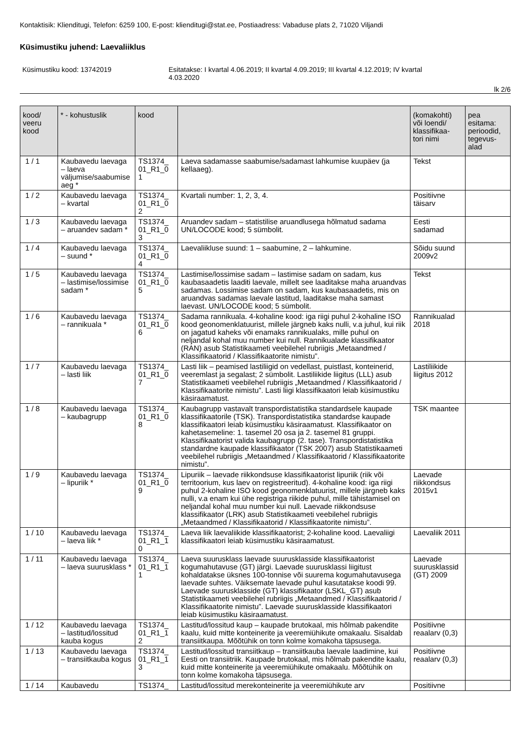Kontaktisik: Klienditugi, Telefon: 6259 100, E-post: klienditugi@stat.ee, Postiaadress: Vabaduse plats 2, 71020 Viljandi
Küsimustiku juhend: Laevaliiklus
Küsimustiku kood: 13742019 Esitatakse: I kvartal 4.06.2019; II kvartal 4.09.2019; III kvartal 4.12.2019; IV kvartal
4.03.2020
lk 2/6
| kood/ veeru kood | * - kohustuslik | kood | | (komakohti) või loendi/ klassifikaa- tori nimi | pea esitama: perioodid, tegevus- alad |
| --- | --- | --- | --- | --- | --- |
| 1 / 1 | Kaubavedu laeva­ga – laeva väljumise/saabumise aeg * | TS1374_ 01_R1_0 1 | Laeva sadamasse saabumise/sadamast lahkumise kuupäev (ja kellaaeg). | Tekst | |
| 1 / 2 | Kaubavedu laevaga – kvartal | TS1374_ 01_R1_0 2 | Kvartali number: 1, 2, 3, 4. | Positiivne täisarv | |
| 1 / 3 | Kaubavedu laevaga – aruandev sadam * | TS1374_ 01_R1_0 3 | Aruandev sadam – statistilise aruandlusega hõlmatud sadama UN/LOCODE kood; 5 sümbolit. | Eesti sadamad | |
| 1 / 4 | Kaubavedu laevaga – suund * | TS1374_ 01_R1_0 4 | Laevaliikluse suund: 1 – saabumine, 2 – lahkumine. | Sõidu suund 2009v2 | |
| 1 / 5 | Kaubavedu laevaga – lastimise/lossimise sadam * | TS1374_ 01_R1_0 5 | Lastimise/lossimise sadam – lastimise sadam on sadam, kus kaubasaadetis laaditi laevale, millelt see laaditakse maha aruandvas sadamas. Lossimise sadam on sadam, kus kaubasaadetis, mis on aruandvas sadamas laevale lastitud, laaditakse maha samast laevast. UN/LOCODE kood; 5 sümbolit. | Tekst | |
| 1 / 6 | Kaubavedu laevaga – rannikuala * | TS1374_ 01_R1_0 6 | Sadama rannikuala. 4-kohaline kood: iga riigi puhul 2-kohaline ISO kood geonomenklatuurist, millele järgneb kaks nulli, v.a juhul, kui riik on jagatud kaheks või enamaks rannikualaks, mille puhul on neljandal kohal muu number kui null. Rannikualade klassifikaator (RAN) asub Statistikaameti veebilehel rubriigis „Metaandmed / Klassifikaatorid / Klassifikaatorite nimistu”. | Rannikualad 2018 | |
| 1 / 7 | Kaubavedu laevaga – lasti liik | TS1374_ 01_R1_0 7 | Lasti liik – peamised lastiliigid on vedellast, puistlast, konteinerid, veeremlast ja segalast; 2 sümbolit. Lastiliikide liigitus (LLL) asub Statistikaameti veebilehel rubriigis „Metaandmed / Klassifikaatorid / Klassifikaatorite nimistu”. Lasti liigi klassifikaatori leiab küsimustiku käsiraamatust. | Lastiliikide liigitus 2012 | |
| 1 / 8 | Kaubavedu laevaga – kaubagrupp | TS1374_ 01_R1_0 8 | Kaubagrupp vastavalt transpordistatistika standardsele kaupade klassifikaatorile (TSK). Transpordistatistika standardse kaupade klassifikaatori leiab küsimustiku käsiraamatust. Klassifikaator on kahetasemeline: 1. tasemel 20 osa ja 2. tasemel 81 gruppi. Klassifikaatorist valida kaubagrupp (2. tase). Transpordistatistika standardne kaupade klassifikaator (TSK 2007) asub Statistikaameti veebilehel rubriigis „Metaandmed / Klassifikaatorid / Klassifikaatorite nimistu”. | TSK maantee | |
| 1 / 9 | Kaubavedu laevaga – lipuriik * | TS1374_ 01_R1_0 9 | Lipuriik – laevade riikkondsuse klassifikaatorist lipuriik (riik või territoorium, kus laev on registreeritud). 4-kohaline kood: iga riigi puhul 2-kohaline ISO kood geonomenklatuurist, millele järgneb kaks nulli, v.a enam kui ühe registriga riikide puhul, mille tähistamisel on neljandal kohal muu number kui null. Laevade riikkondsuse klassifikaator (LRK) asub Statistikaameti veebilehel rubriigis „Metaandmed / Klassifikaatorid / Klassifikaatorite nimistu”. | Laevade riikkondsus 2015v1 | |
| 1 / 10 | Kaubavedu laevaga – laeva liik * | TS1374_ 01_R1_1 0 | Laeva liik laevaliikide klassifikaatorist; 2-kohaline kood. Laevaliigi klassifikaatori leiab küsimustiku käsiraamatust. | Laevaliik 2011 | |
| 1 / 11 | Kaubavedu laevaga – laeva suurusklass * | TS1374_ 01_R1_1 1 | Laeva suurusklass laevade suurusklasside klassifikaatorist kogumahutavuse (GT) järgi. Laevade suurusklassi liigitust kohaldatakse üksnes 100-tonnise või suurema kogumahutavusega laevade suhtes. Väiksemate laevade puhul kasutatakse koodi 99. Laevade suurusklasside (GT) klassifikaator (LSKL_GT) asub Statistikaameti veebilehel rubriigis „Metaandmed / Klassifikaatorid / Klassifikaatorite nimistu”. Laevade suurusklasside klassifikaatori leiab küsimustiku käsiraamatust. | Laevade suurusklassid (GT) 2009 | |
| 1 / 12 | Kaubavedu laevaga – lastitud/lossitud kauba kogus | TS1374_ 01_R1_1 2 | Lastitud/lossitud kaup – kaupade brutokaal, mis hõlmab pakendite kaalu, kuid mitte konteinerite ja veeremiühikute omakaalu. Sisaldab transiitkaupa. Mõõtühik on tonn kolme komakoha täpsusega. | Positiivne reaalarv (0,3) | |
| 1 / 13 | Kaubavedu laevaga – transiitkauba kogus | TS1374_ 01_R1_1 3 | Lastitud/lossitud transiitkaup – transiitkauba laevale laadimine, kui Eesti on transiitriik. Kaupade brutokaal, mis hõlmab pakendite kaalu, kuid mitte konteinerite ja veeremiühikute omakaalu. Mõõtühik on tonn kolme komakoha täpsusega. | Positiivne reaalarv (0,3) | |
| 1 / 14 | Kaubavedu | TS1374_ | Lastitud/lossitud merekonteinerite ja veeremiühikute arv | Positiivne | |